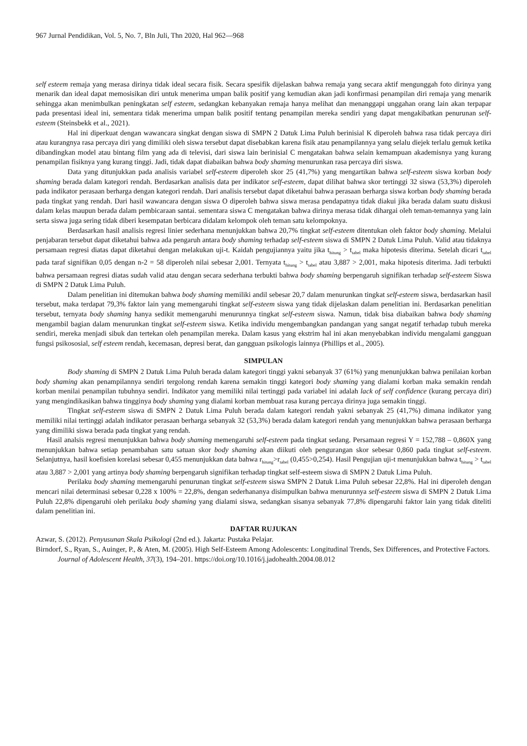967 Jurnal Pendidikan, Vol. 5, No. 7, Bln Juli, Thn 2020, Hal 962—968
self esteem remaja yang merasa dirinya tidak ideal secara fisik. Secara spesifik dijelaskan bahwa remaja yang secara aktif mengunggah foto dirinya yang menarik dan ideal dapat memosisikan diri untuk menerima umpan balik positif yang kemudian akan jadi konfirmasi penampilan diri remaja yang menarik sehingga akan menimbulkan peningkatan self esteem, sedangkan kebanyakan remaja hanya melihat dan menanggapi unggahan orang lain akan terpapar pada presentasi ideal ini, sementara tidak menerima umpan balik positif tentang penampilan mereka sendiri yang dapat mengakibatkan penurunan self-esteem (Steinsbekk et al., 2021).
Hal ini diperkuat dengan wawancara singkat dengan siswa di SMPN 2 Datuk Lima Puluh berinisial K diperoleh bahwa rasa tidak percaya diri atau kurangnya rasa percaya diri yang dimiliki oleh siswa tersebut dapat disebabkan karena fisik atau penampilannya yang selalu diejek terlalu gemuk ketika dibandingkan model atau bintang film yang ada di televisi, dari siswa lain berinisial C mengatakan bahwa selain kemampuan akademisnya yang kurang penampilan fisiknya yang kurang tinggi. Jadi, tidak dapat diabaikan bahwa body shaming menurunkan rasa percaya diri siswa.
Data yang ditunjukkan pada analisis variabel self-esteem diperoleh skor 25 (41,7%) yang mengartikan bahwa self-esteem siswa korban body shaming berada dalam kategori rendah. Berdasarkan analisis data per indikator self-esteem, dapat dilihat bahwa skor tertinggi 32 siswa (53,3%) diperoleh pada indikator perasaan berharga dengan kategori rendah. Dari analisis tersebut dapat diketahui bahwa perasaan berharga siswa korban body shaming berada pada tingkat yang rendah. Dari hasil wawancara dengan siswa O diperoleh bahwa siswa merasa pendapatnya tidak diakui jika berada dalam suatu diskusi dalam kelas maupun berada dalam pembicaraan santai. sementara siswa C mengatakan bahwa dirinya merasa tidak dihargai oleh teman-temannya yang lain serta siswa juga sering tidak diberi kesempatan berbicara didalam kelompok oleh teman satu kelompoknya.
Berdasarkan hasil analisis regresi linier sederhana menunjukkan bahwa 20,7% tingkat self-esteem ditentukan oleh faktor body shaming. Melalui penjabaran tersebut dapat diketahui bahwa ada pengaruh antara body shaming terhadap self-esteem siswa di SMPN 2 Datuk Lima Puluh. Valid atau tidaknya persamaan regresi diatas dapat diketahui dengan melakukan uji-t. Kaidah pengujiannya yaitu jika t<sub>hitung</sub> > t<sub>tabel</sub> maka hipotesis diterima. Setelah dicari t<sub>tabel</sub> pada taraf signifikan 0,05 dengan n-2 = 58 diperoleh nilai sebesar 2,001. Ternyata t<sub>hitung</sub> > t<sub>tabel</sub> atau 3,887 > 2,001, maka hipotesis diterima. Jadi terbukti bahwa persamaan regresi diatas sudah valid atau dengan secara sederhana terbukti bahwa body shaming berpengaruh signifikan terhadap self-esteem Siswa di SMPN 2 Datuk Lima Puluh.
Dalam penelitian ini ditemukan bahwa body shaming memiliki andil sebesar 20,7 dalam menurunkan tingkat self-esteem siswa, berdasarkan hasil tersebut, maka terdapat 79,3% faktor lain yang memengaruhi tingkat self-esteem siswa yang tidak dijelaskan dalam penelitian ini. Berdasarkan penelitian tersebut, ternyata body shaming hanya sedikit memengaruhi menurunnya tingkat self-esteem siswa. Namun, tidak bisa diabaikan bahwa body shaming mengambil bagian dalam menurunkan tingkat self-esteem siswa. Ketika individu mengembangkan pandangan yang sangat negatif terhadap tubuh mereka sendiri, mereka menjadi sibuk dan tertekan oleh penampilan mereka. Dalam kasus yang ekstrim hal ini akan menyebabkan individu mengalami gangguan fungsi psikososial, self esteem rendah, kecemasan, depresi berat, dan gangguan psikologis lainnya (Phillips et al., 2005).
SIMPULAN
Body shaming di SMPN 2 Datuk Lima Puluh berada dalam kategori tinggi yakni sebanyak 37 (61%) yang menunjukkan bahwa penilaian korban body shaming akan penampilannya sendiri tergolong rendah karena semakin tinggi kategori body shaming yang dialami korban maka semakin rendah korban menilai penampilan tubuhnya sendiri. Indikator yang memiliki nilai tertinggi pada variabel ini adalah lack of self confidence (kurang percaya diri) yang mengindikasikan bahwa tingginya body shaming yang dialami korban membuat rasa kurang percaya dirinya juga semakin tinggi.
Tingkat self-esteem siswa di SMPN 2 Datuk Lima Puluh berada dalam kategori rendah yakni sebanyak 25 (41,7%) dimana indikator yang memiliki nilai tertinggi adalah indikator perasaan berharga sebanyak 32 (53,3%) berada dalam kategori rendah yang menunjukkan bahwa perasaan berharga yang dimiliki siswa berada pada tingkat yang rendah.
Hasil analsis regresi menunjukkan bahwa body shaming memengaruhi self-esteem pada tingkat sedang. Persamaan regresi Y = 152,788 – 0,860X yang menunjukkan bahwa setiap penambahan satu satuan skor body shaming akan diikuti oleh pengurangan skor sebesar 0,860 pada tingkat self-esteem. Selanjutnya, hasil koefisien korelasi sebesar 0,455 menunjukkan data bahwa r<sub>hitung</sub>>r<sub>tabel</sub> (0,455>0,254). Hasil Pengujian uji-t menunjukkan bahwa t<sub>hitung</sub> > t<sub>tabel</sub> atau 3,887 > 2,001 yang artinya body shaming berpengaruh signifikan terhadap tingkat self-esteem siswa di SMPN 2 Datuk Lima Puluh.
Perilaku body shaming memengaruhi penurunan tingkat self-esteem siswa SMPN 2 Datuk Lima Puluh sebesar 22,8%. Hal ini diperoleh dengan mencari nilai determinasi sebesar 0,228 x 100% = 22,8%, dengan sederhananya disimpulkan bahwa menurunnya self-esteem siswa di SMPN 2 Datuk Lima Puluh 22,8% dipengaruhi oleh perilaku body shaming yang dialami siswa, sedangkan sisanya sebanyak 77,8% dipengaruhi faktor lain yang tidak diteliti dalam penelitian ini.
DAFTAR RUJUKAN
Azwar, S. (2012). Penyusunan Skala Psikologi (2nd ed.). Jakarta: Pustaka Pelajar.
Birndorf, S., Ryan, S., Auinger, P., & Aten, M. (2005). High Self-Esteem Among Adolescents: Longitudinal Trends, Sex Differences, and Protective Factors. Journal of Adolescent Health, 37(3), 194–201. https://doi.org/10.1016/j.jadohealth.2004.08.012